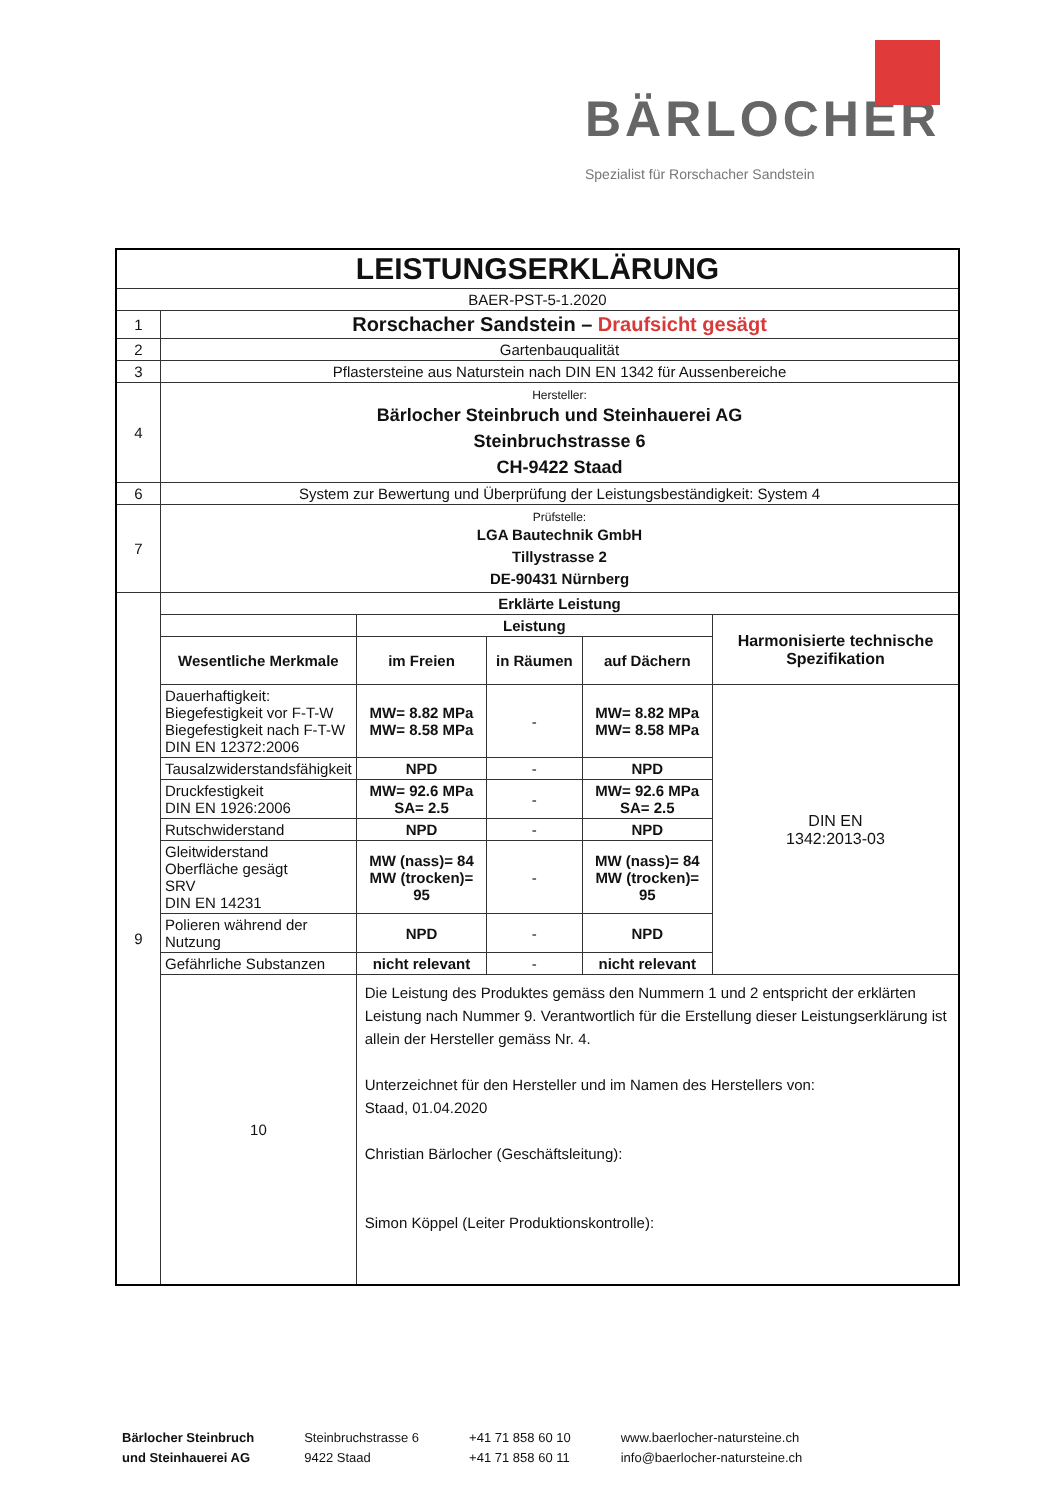BÄRLOCHER
Spezialist für Rorschacher Sandstein
| LEISTUNGSERKLÄRUNG | | | | | |
| BAER-PST-5-1.2020 | | | | | |
| 1 | Rorschacher Sandstein – Draufsicht gesägt | | | | |
| 2 | Gartenbauqualität | | | | |
| 3 | Pflastersteine aus Naturstein nach DIN EN 1342 für Aussenbereiche | | | | |
| 4 | Hersteller: Bärlocher Steinbruch und Steinhauerei AG Steinbruchstrasse 6 CH-9422 Staad | | | | |
| 6 | System zur Bewertung und Überprüfung der Leistungsbeständigkeit: System 4 | | | | |
| 7 | Prüfstelle: LGA Bautechnik GmbH Tillystrasse 2 DE-90431 Nürnberg | | | | |
| 9 | Erklärte Leistung | | | | |
| | | Leistung | | | Harmonisierte technische Spezifikation |
| | Wesentliche Merkmale | im Freien | in Räumen | auf Dächern | |
| | Dauerhaftigkeit: Biegefestigkeit vor F-T-W Biegefestigkeit nach F-T-W DIN EN 12372:2006 | MW= 8.82 MPa MW= 8.58 MPa | - | MW= 8.82 MPa MW= 8.58 MPa | DIN EN 1342:2013-03 |
| | Tausalzwiderstandsfähigkeit | NPD | - | NPD | |
| | Druckfestigkeit DIN EN 1926:2006 | MW= 92.6 MPa SA= 2.5 | - | MW= 92.6 MPa SA= 2.5 | |
| | Rutschwiderstand | NPD | - | NPD | |
| | Gleitwiderstand Oberfläche gesägt SRV DIN EN 14231 | MW (nass)= 84 MW (trocken)= 95 | - | MW (nass)= 84 MW (trocken)= 95 | |
| | Polieren während der Nutzung | NPD | - | NPD | |
| | Gefährliche Substanzen | nicht relevant | - | nicht relevant | |
| | 10 | Die Leistung des Produktes gemäss den Nummern 1 und 2 entspricht der erklärten Leistung nach Nummer 9. Verantwortlich für die Erstellung dieser Leistungserklärung ist allein der Hersteller gemäss Nr. 4. Unterzeichnet für den Hersteller und im Namen des Herstellers von: Staad, 01.04.2020 Christian Bärlocher (Geschäftsleitung): Simon Köppel (Leiter Produktionskontrolle): | | | |
Bärlocher Steinbruch
und Steinhauerei AG
Steinbruchstrasse 6
9422 Staad
+41 71 858 60 10
+41 71 858 60 11
www.baerlocher-natursteine.ch
info@baerlocher-natursteine.ch